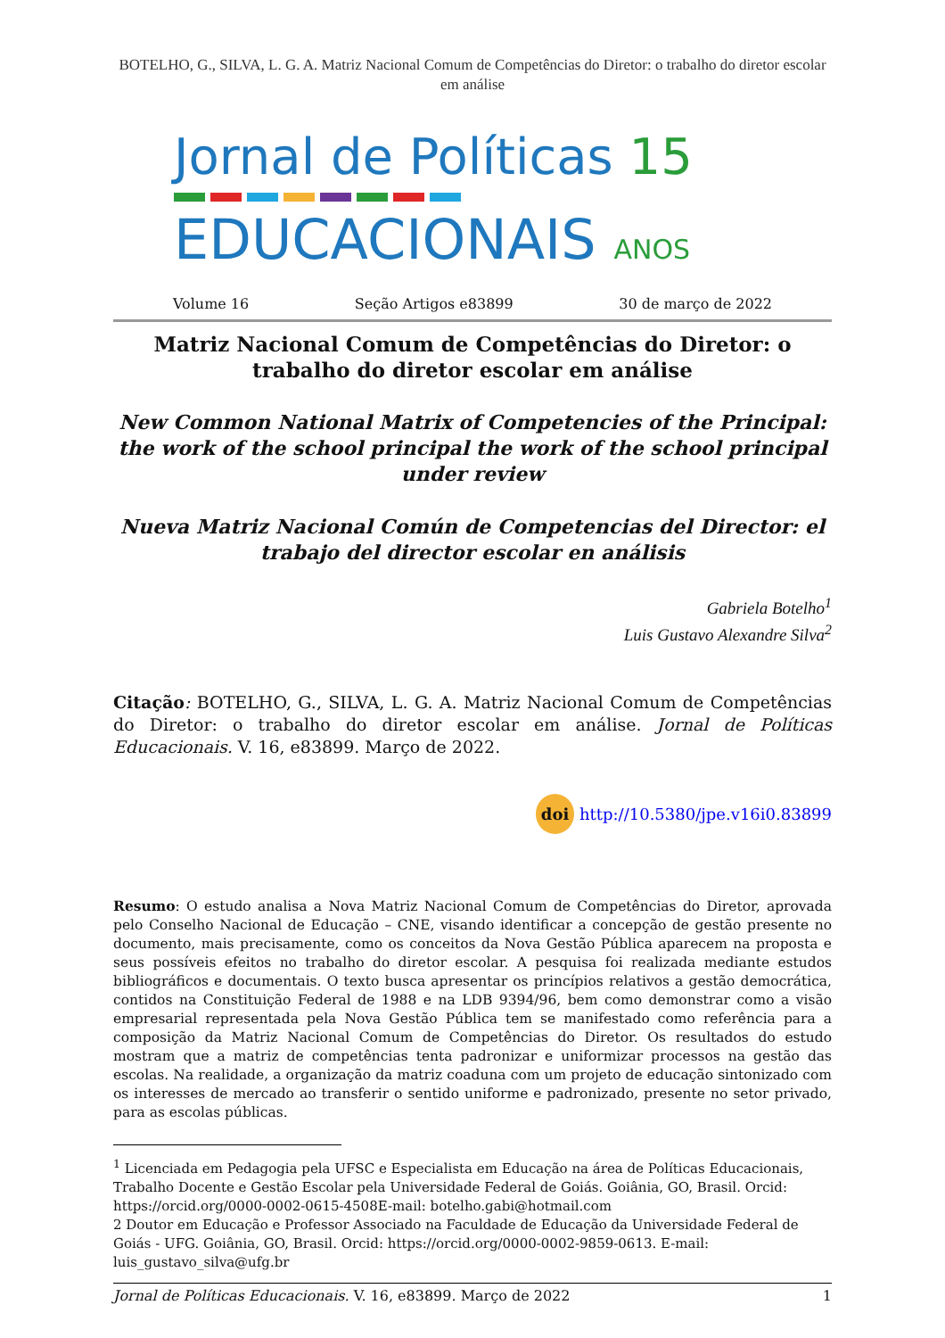BOTELHO, G., SILVA, L. G. A. Matriz Nacional Comum de Competências do Diretor: o trabalho do diretor escolar em análise
Jornal de Políticas 15
EDUCACIONAIS ANOS
Volume 16 Seção Artigos e83899 30 de março de 2022
Matriz Nacional Comum de Competências do Diretor: o trabalho do diretor escolar em análise
New Common National Matrix of Competencies of the Principal: the work of the school principal the work of the school principal under review
Nueva Matriz Nacional Común de Competencias del Director: el trabajo del director escolar en análisis
Gabriela Botelho<sup>1</sup>
Luis Gustavo Alexandre Silva<sup>2</sup>
Citação: BOTELHO, G., SILVA, L. G. A. Matriz Nacional Comum de Competências do Diretor: o trabalho do diretor escolar em análise. Jornal de Políticas Educacionais. V. 16, e83899. Março de 2022.
doi http://10.5380/jpe.v16i0.83899
Resumo: O estudo analisa a Nova Matriz Nacional Comum de Competências do Diretor, aprovada pelo Conselho Nacional de Educação – CNE, visando identificar a concepção de gestão presente no documento, mais precisamente, como os conceitos da Nova Gestão Pública aparecem na proposta e seus possíveis efeitos no trabalho do diretor escolar. A pesquisa foi realizada mediante estudos bibliográficos e documentais. O texto busca apresentar os princípios relativos a gestão democrática, contidos na Constituição Federal de 1988 e na LDB 9394/96, bem como demonstrar como a visão empresarial representada pela Nova Gestão Pública tem se manifestado como referência para a composição da Matriz Nacional Comum de Competências do Diretor. Os resultados do estudo mostram que a matriz de competências tenta padronizar e uniformizar processos na gestão das escolas. Na realidade, a organização da matriz coaduna com um projeto de educação sintonizado com os interesses de mercado ao transferir o sentido uniforme e padronizado, presente no setor privado, para as escolas públicas.
<sup>1</sup> Licenciada em Pedagogia pela UFSC e Especialista em Educação na área de Políticas Educacionais, Trabalho Docente e Gestão Escolar pela Universidade Federal de Goiás. Goiânia, GO, Brasil. Orcid: https://orcid.org/0000-0002-0615-4508E-mail: botelho.gabi@hotmail.com
2 Doutor em Educação e Professor Associado na Faculdade de Educação da Universidade Federal de Goiás - UFG. Goiânia, GO, Brasil. Orcid: https://orcid.org/0000-0002-9859-0613. E-mail: luis_gustavo_silva@ufg.br
Jornal de Políticas Educacionais. V. 16, e83899. Março de 2022 1